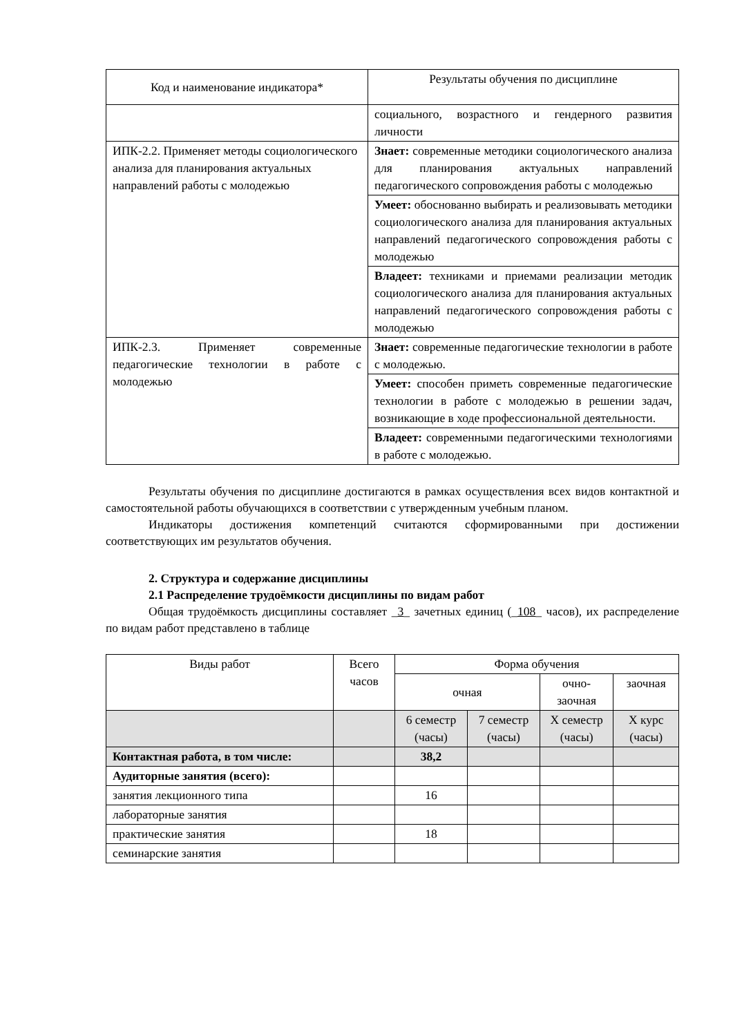| Код и наименование индикатора* | Результаты обучения по дисциплине |
| --- | --- |
| | социального, возрастного и гендерного развития личности |
| ИПК-2.2. Применяет методы социологического анализа для планирования актуальных направлений работы с молодежью | Знает: современные методики социологического анализа для планирования актуальных направлений педагогического сопровождения работы с молодежью |
| | Умеет: обоснованно выбирать и реализовывать методики социологического анализа для планирования актуальных направлений педагогического сопровождения работы с молодежью |
| | Владеет: техниками и приемами реализации методик социологического анализа для планирования актуальных направлений педагогического сопровождения работы с молодежью |
| ИПК-2.3. Применяет современные педагогические технологии в работе с молодежью | Знает: современные педагогические технологии в работе с молодежью. |
| | Умеет: способен приметь современные педагогические технологии в работе с молодежью в решении задач, возникающие в ходе профессиональной деятельности. |
| | Владеет: современными педагогическими технологиями в работе с молодежью. |
Результаты обучения по дисциплине достигаются в рамках осуществления всех видов контактной и самостоятельной работы обучающихся в соответствии с утвержденным учебным планом.
Индикаторы достижения компетенций считаются сформированными при достижении соответствующих им результатов обучения.
2. Структура и содержание дисциплины
2.1 Распределение трудоёмкости дисциплины по видам работ
Общая трудоёмкость дисциплины составляет _3_ зачетных единиц (_108_ часов), их распределение по видам работ представлено в таблице
| Виды работ | Всего часов | Форма обучения | | | |
| | | очная | | очно-заочная | заочная |
| | | 6 семестр (часы) | 7 семестр (часы) | Х семестр (часы) | Х курс (часы) |
| Контактная работа, в том числе: | | 38,2 | | | |
| Аудиторные занятия (всего): | | | | | |
| занятия лекционного типа | | 16 | | | |
| лабораторные занятия | | | | | |
| практические занятия | | 18 | | | |
| семинарские занятия | | | | | |